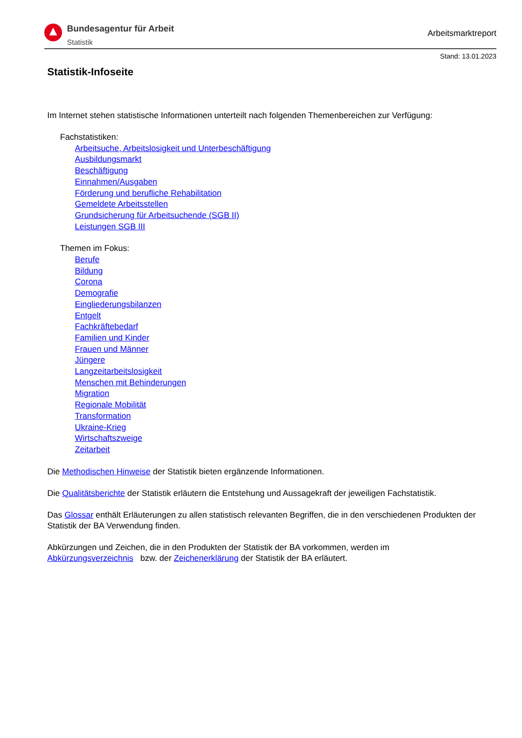Bundesagentur für Arbeit
Statistik
Arbeitsmarktreport
Stand: 13.01.2023
Statistik-Infoseite
Im Internet stehen statistische Informationen unterteilt nach folgenden Themenbereichen zur Verfügung:
Fachstatistiken:
Arbeitsuche, Arbeitslosigkeit und Unterbeschäftigung
Ausbildungsmarkt
Beschäftigung
Einnahmen/Ausgaben
Förderung und berufliche Rehabilitation
Gemeldete Arbeitsstellen
Grundsicherung für Arbeitsuchende (SGB II)
Leistungen SGB III
Themen im Fokus:
Berufe
Bildung
Corona
Demografie
Eingliederungsbilanzen
Entgelt
Fachkräftebedarf
Familien und Kinder
Frauen und Männer
Jüngere
Langzeitarbeitslosigkeit
Menschen mit Behinderungen
Migration
Regionale Mobilität
Transformation
Ukraine-Krieg
Wirtschaftszweige
Zeitarbeit
Die Methodischen Hinweise der Statistik bieten ergänzende Informationen.
Die Qualitätsberichte der Statistik erläutern die Entstehung und Aussagekraft der jeweiligen Fachstatistik.
Das Glossar enthält Erläuterungen zu allen statistisch relevanten Begriffen, die in den verschiedenen Produkten der Statistik der BA Verwendung finden.
Abkürzungen und Zeichen, die in den Produkten der Statistik der BA vorkommen, werden im
Abkürzungsverzeichnis bzw. der Zeichenerklärung der Statistik der BA erläutert.